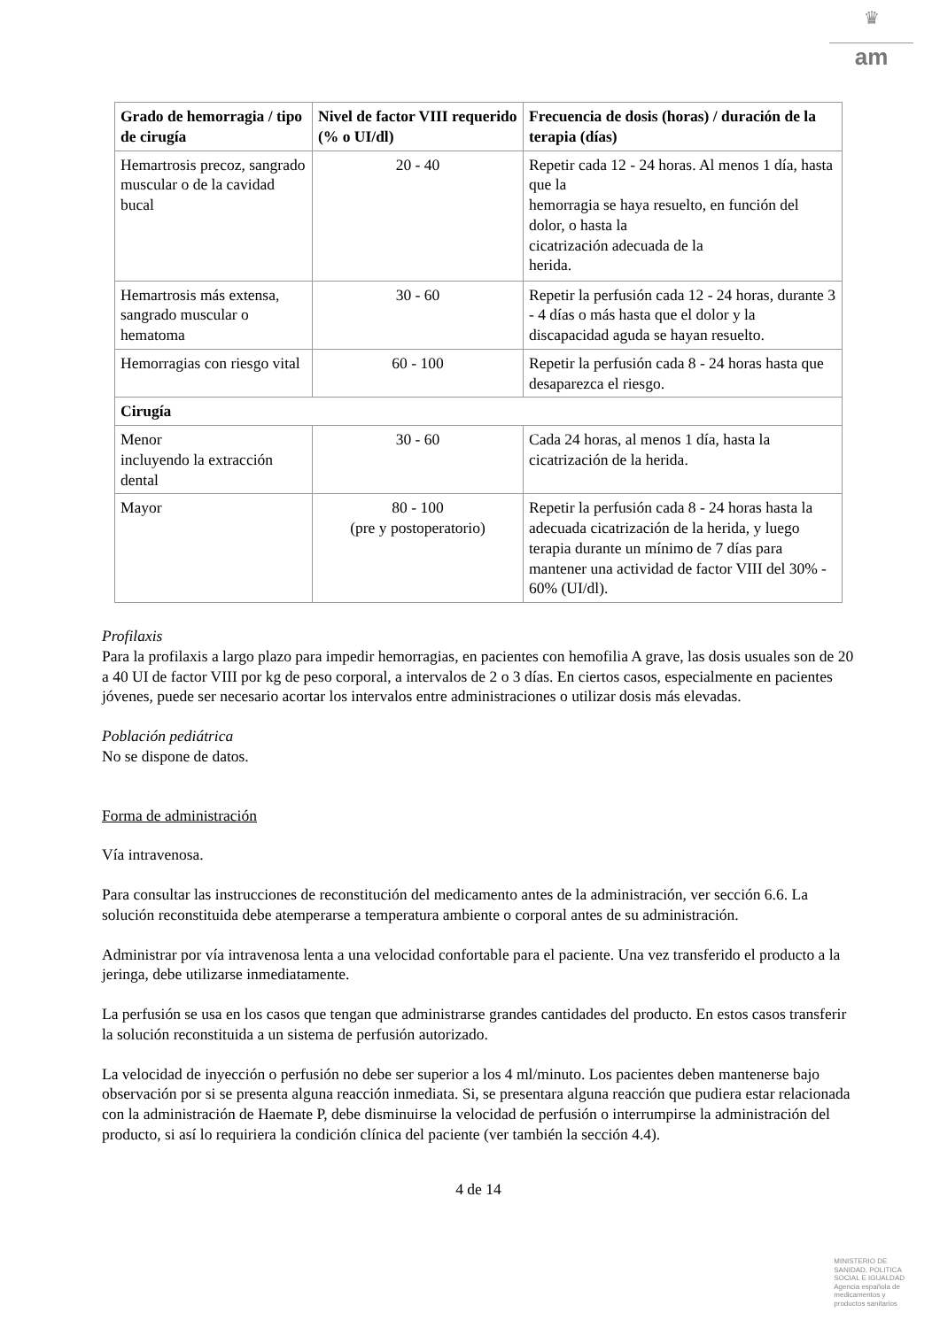♛
am
| Grado de hemorragia / tipo de cirugía | Nivel de factor VIII requerido (% o UI/dl) | Frecuencia de dosis (horas) / duración de la terapia (días) |
| --- | --- | --- |
| Hemartrosis precoz, sangrado muscular o de la cavidad bucal | 20 - 40 | Repetir cada 12 - 24 horas. Al menos 1 día, hasta que la hemorragia se haya resuelto, en función del dolor, o hasta la cicatrización adecuada de la herida. |
| Hemartrosis más extensa, sangrado muscular o hematoma | 30 - 60 | Repetir la perfusión cada 12 - 24 horas, durante 3 - 4 días o más hasta que el dolor y la discapacidad aguda se hayan resuelto. |
| Hemorragias con riesgo vital | 60 - 100 | Repetir la perfusión cada 8 - 24 horas hasta que desaparezca el riesgo. |
| Cirugía | | |
| Menor incluyendo la extracción dental | 30 - 60 | Cada 24 horas, al menos 1 día, hasta la cicatrización de la herida. |
| Mayor | 80 - 100 (pre y postoperatorio) | Repetir la perfusión cada 8 - 24 horas hasta la adecuada cicatrización de la herida, y luego terapia durante un mínimo de 7 días para mantener una actividad de factor VIII del 30% - 60% (UI/dl). |
Profilaxis
Para la profilaxis a largo plazo para impedir hemorragias, en pacientes con hemofilia A grave, las dosis usuales son de 20 a 40 UI de factor VIII por kg de peso corporal, a intervalos de 2 o 3 días. En ciertos casos, especialmente en pacientes jóvenes, puede ser necesario acortar los intervalos entre administraciones o utilizar dosis más elevadas.
Población pediátrica
No se dispone de datos.
Forma de administración
Vía intravenosa.
Para consultar las instrucciones de reconstitución del medicamento antes de la administración, ver sección 6.6. La solución reconstituida debe atemperarse a temperatura ambiente o corporal antes de su administración.
Administrar por vía intravenosa lenta a una velocidad confortable para el paciente. Una vez transferido el producto a la jeringa, debe utilizarse inmediatamente.
La perfusión se usa en los casos que tengan que administrarse grandes cantidades del producto. En estos casos transferir la solución reconstituida a un sistema de perfusión autorizado.
La velocidad de inyección o perfusión no debe ser superior a los 4 ml/minuto. Los pacientes deben mantenerse bajo observación por si se presenta alguna reacción inmediata. Si, se presentara alguna reacción que pudiera estar relacionada con la administración de Haemate P, debe disminuirse la velocidad de perfusión o interrumpirse la administración del producto, si así lo requiriera la condición clínica del paciente (ver también la sección 4.4).
4 de 14
MINISTERIO DE
SANIDAD, POLITICA
SOCIAL E IGUALDAD
Agencia española de
medicamentos y
productos sanitarios